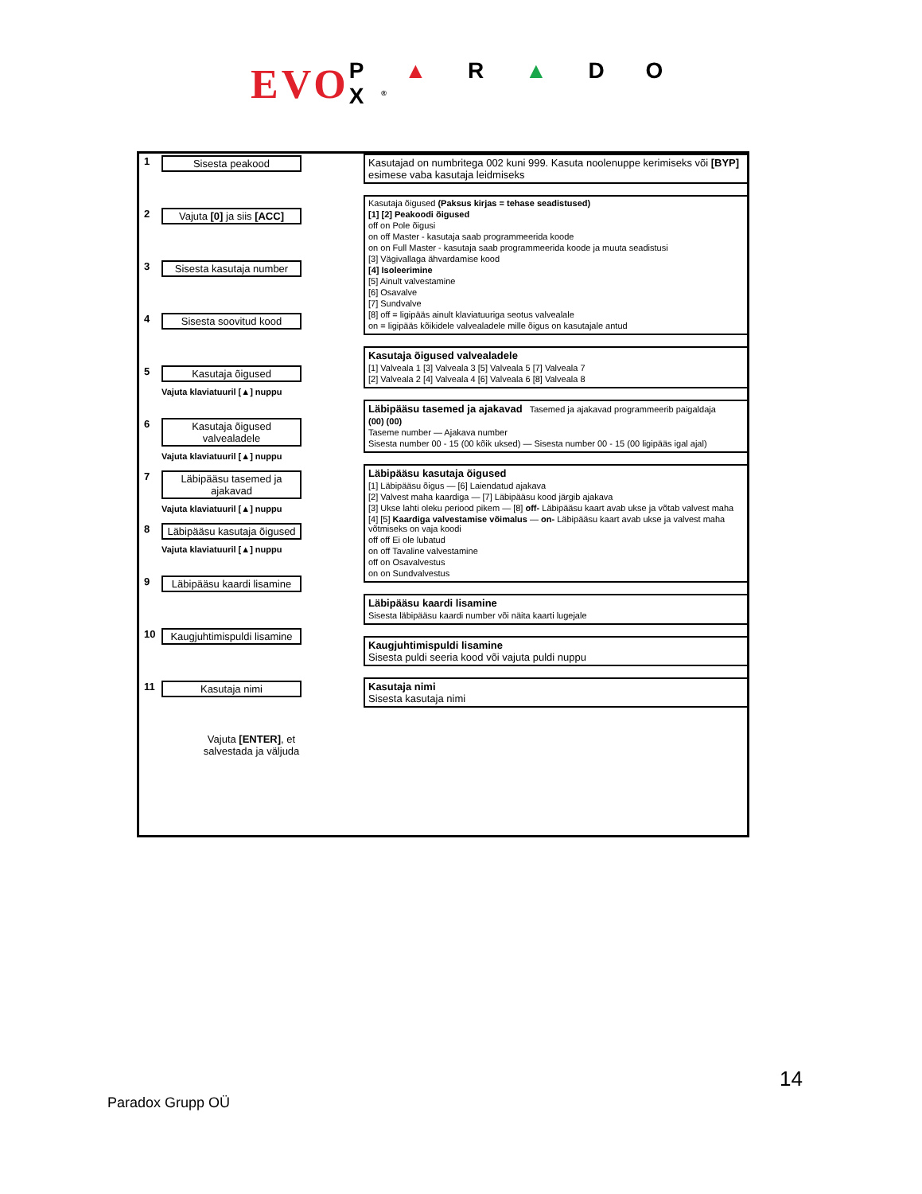EVO P ▲ R ▲ D O X<sup>®</sup>
1 Sisesta peakood
2 Vajuta [0] ja siis [ACC]
3 Sisesta kasutaja number
4 Sisesta soovitud kood
5 Kasutaja õigused
Vajuta klaviatuuril [▲] nuppu
6 Kasutaja õigused valvealadele
Vajuta klaviatuuril [▲] nuppu
7 Läbipääsu tasemed ja ajakavad
Vajuta klaviatuuril [▲] nuppu
8 Läbipääsu kasutaja õigused
Vajuta klaviatuuril [▲] nuppu
9 Läbipääsu kaardi lisamine
10 Kaugjuhtimispuldi lisamine
11 Kasutaja nimi
Vajuta [ENTER], et
salvestada ja väljuda
Kasutajad on numbritega 002 kuni 999. Kasuta noolenuppe kerimiseks või [BYP] esimese vaba kasutaja leidmiseks
Kasutaja õigused (Paksus kirjas = tehase seadistused)
[1] [2] Peakoodi õigused
off on Pole õigusi
on off Master - kasutaja saab programmeerida koode
on on Full Master - kasutaja saab programmeerida koode ja muuta seadistusi
[3] Vägivallaga ähvardamise kood
[4] Isoleerimine
[5] Ainult valvestamine
[6] Osavalve
[7] Sundvalve
[8] off = ligipääs ainult klaviatuuriga seotus valvealale
on = ligipääs kõikidele valvealadele mille õigus on kasutajale antud
Kasutaja õigused valvealadele
[1] Valveala 1 [3] Valveala 3 [5] Valveala 5 [7] Valveala 7
[2] Valveala 2 [4] Valveala 4 [6] Valveala 6 [8] Valveala 8
Läbipääsu tasemed ja ajakavad Tasemed ja ajakavad programmeerib paigaldaja
(00) (00)
Taseme number — Ajakava number
Sisesta number 00 - 15 (00 kõik uksed) — Sisesta number 00 - 15 (00 ligipääs igal ajal)
Läbipääsu kasutaja õigused
[1] Läbipääsu õigus — [6] Laiendatud ajakava
[2] Valvest maha kaardiga — [7] Läbipääsu kood järgib ajakava
[3] Ukse lahti oleku periood pikem — [8] off- Läbipääsu kaart avab ukse ja võtab valvest maha
[4] [5] Kaardiga valvestamise võimalus — on- Läbipääsu kaart avab ukse ja valvest maha võtmiseks on vaja koodi
off off Ei ole lubatud
on off Tavaline valvestamine
off on Osavalvestus
on on Sundvalvestus
Läbipääsu kaardi lisamine
Sisesta läbipääsu kaardi number või näita kaarti lugejale
Kaugjuhtimispuldi lisamine
Sisesta puldi seeria kood või vajuta puldi nuppu
Kasutaja nimi
Sisesta kasutaja nimi
14
Paradox Grupp OÜ